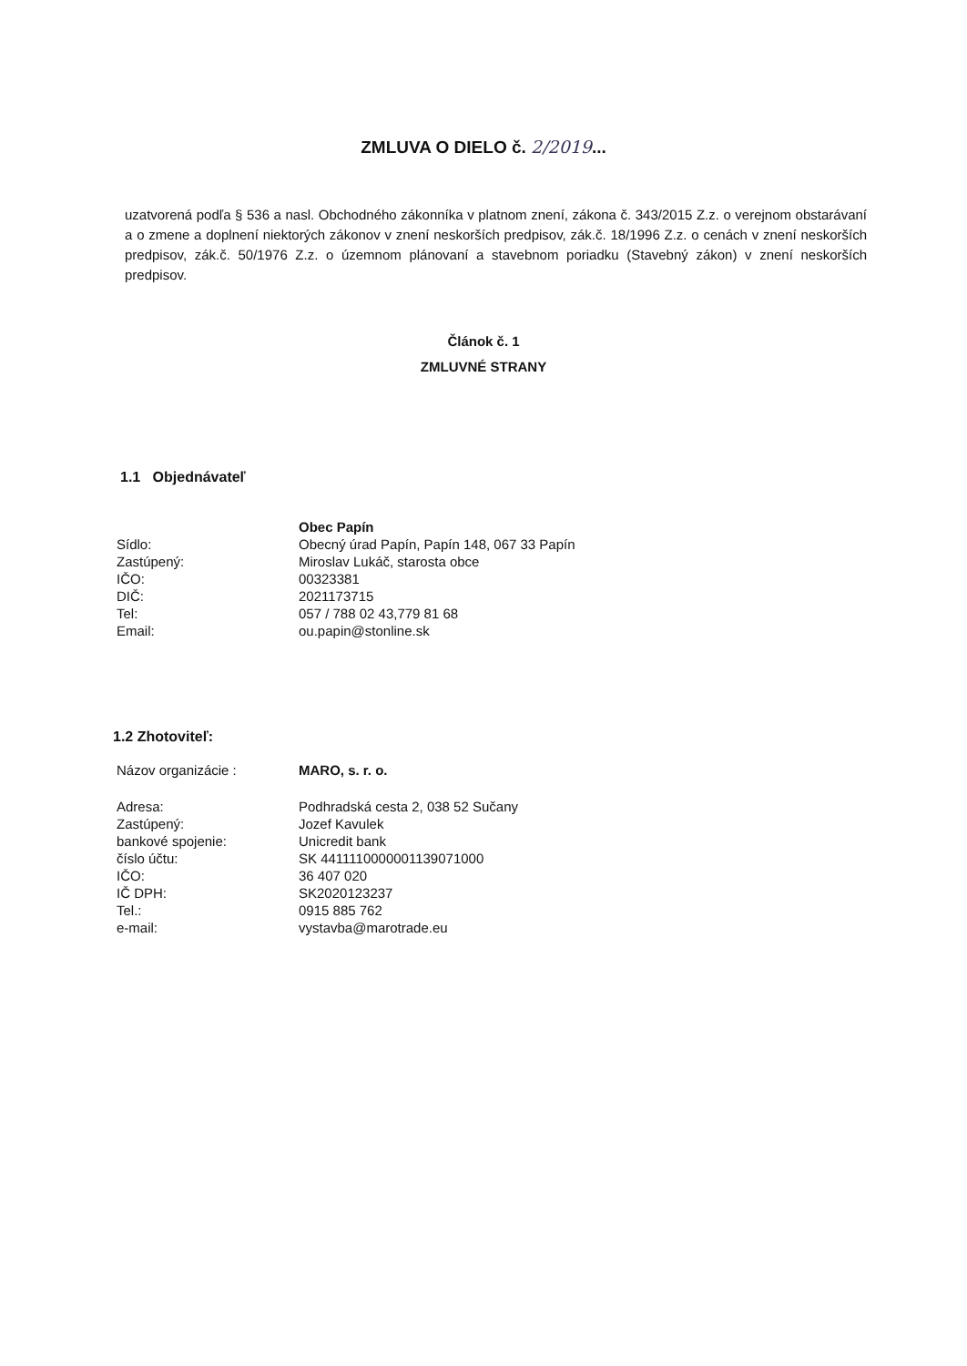ZMLUVA O DIELO č. 2/2019...
uzatvorená podľa § 536 a nasl. Obchodného zákonníka v platnom znení, zákona č. 343/2015 Z.z. o verejnom obstarávaní a o zmene a doplnení niektorých zákonov v znení neskorších predpisov, zák.č. 18/1996 Z.z. o cenách v znení neskorších predpisov, zák.č. 50/1976 Z.z. o územnom plánovaní a stavebnom poriadku (Stavebný zákon) v znení neskorších predpisov.
Článok č. 1
ZMLUVNÉ STRANY
1.1 Objednávateľ
| | Obec Papín |
| Sídlo: | Obecný úrad Papín, Papín 148, 067 33 Papín |
| Zastúpený: | Miroslav Lukáč, starosta obce |
| IČO: | 00323381 |
| DIČ: | 2021173715 |
| Tel: | 057 / 788 02 43,779 81 68 |
| Email: | ou.papin@stonline.sk |
1.2 Zhotoviteľ:
| Názov organizácie : | MARO, s. r. o. |
| Adresa: | Podhradská cesta 2, 038 52 Sučany |
| Zastúpený: | Jozef Kavulek |
| bankové spojenie: | Unicredit bank |
| číslo účtu: | SK 4411110000001139071000 |
| IČO: | 36 407 020 |
| IČ DPH: | SK2020123237 |
| Tel.: | 0915 885 762 |
| e-mail: | vystavba@marotrade.eu |